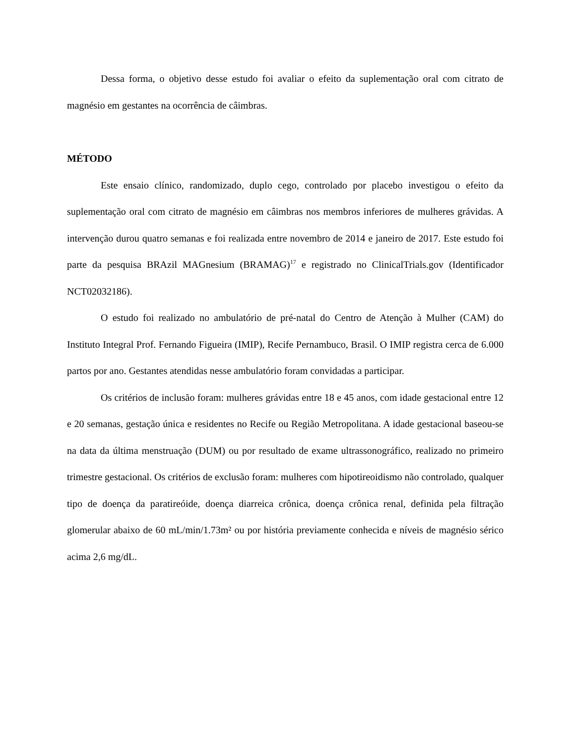Dessa forma, o objetivo desse estudo foi avaliar o efeito da suplementação oral com citrato de magnésio em gestantes na ocorrência de câimbras.
MÉTODO
Este ensaio clínico, randomizado, duplo cego, controlado por placebo investigou o efeito da suplementação oral com citrato de magnésio em câimbras nos membros inferiores de mulheres grávidas. A intervenção durou quatro semanas e foi realizada entre novembro de 2014 e janeiro de 2017. Este estudo foi parte da pesquisa BRAzil MAGnesium (BRAMAG)<sup>17</sup> e registrado no ClinicalTrials.gov (Identificador NCT02032186).
O estudo foi realizado no ambulatório de pré-natal do Centro de Atenção à Mulher (CAM) do Instituto Integral Prof. Fernando Figueira (IMIP), Recife Pernambuco, Brasil. O IMIP registra cerca de 6.000 partos por ano. Gestantes atendidas nesse ambulatório foram convidadas a participar.
Os critérios de inclusão foram: mulheres grávidas entre 18 e 45 anos, com idade gestacional entre 12 e 20 semanas, gestação única e residentes no Recife ou Região Metropolitana. A idade gestacional baseou-se na data da última menstruação (DUM) ou por resultado de exame ultrassonográfico, realizado no primeiro trimestre gestacional. Os critérios de exclusão foram: mulheres com hipotireoidismo não controlado, qualquer tipo de doença da paratireóide, doença diarreica crônica, doença crônica renal, definida pela filtração glomerular abaixo de 60 mL/min/1.73m² ou por história previamente conhecida e níveis de magnésio sérico acima 2,6 mg/dL.